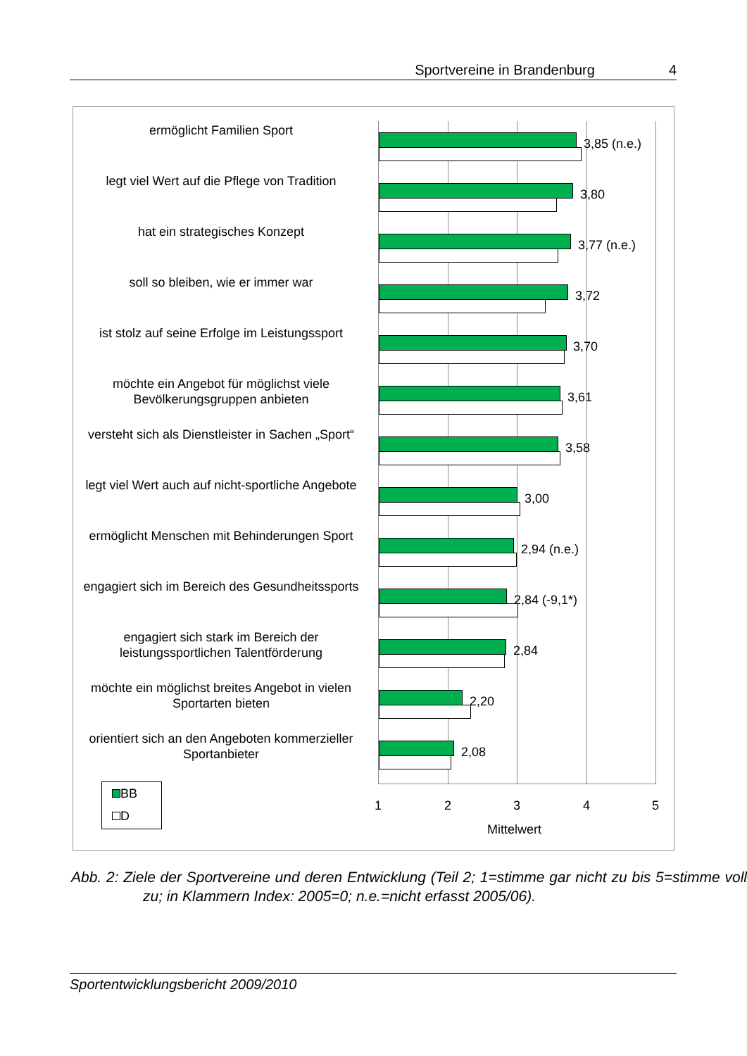Sportvereine in Brandenburg 4
ermöglicht Familien Sport
3,85 (n.e.)
legt viel Wert auf die Pflege von Tradition
3,80
hat ein strategisches Konzept
3,77 (n.e.)
soll so bleiben, wie er immer war
3,72
ist stolz auf seine Erfolge im Leistungssport
3,70
möchte ein Angebot für möglichst viele Bevölkerungsgruppen anbieten
3,61
versteht sich als Dienstleister in Sachen „Sport“
3,58
legt viel Wert auch auf nicht-sportliche Angebote
3,00
ermöglicht Menschen mit Behinderungen Sport
2,94 (n.e.)
engagiert sich im Bereich des Gesundheitssports
2,84 (-9,1*)
engagiert sich stark im Bereich der leistungssportlichen Talentförderung
2,84
möchte ein möglichst breites Angebot in vielen Sportarten bieten
2,20
orientiert sich an den Angeboten kommerzieller Sportanbieter
2,08
1 2 3 4 5
Mittelwert
BB
D
Abb. 2: Ziele der Sportvereine und deren Entwicklung (Teil 2; 1=stimme gar nicht zu bis 5=stimme voll zu; in Klammern Index: 2005=0; n.e.=nicht erfasst 2005/06).
Sportentwicklungsbericht 2009/2010